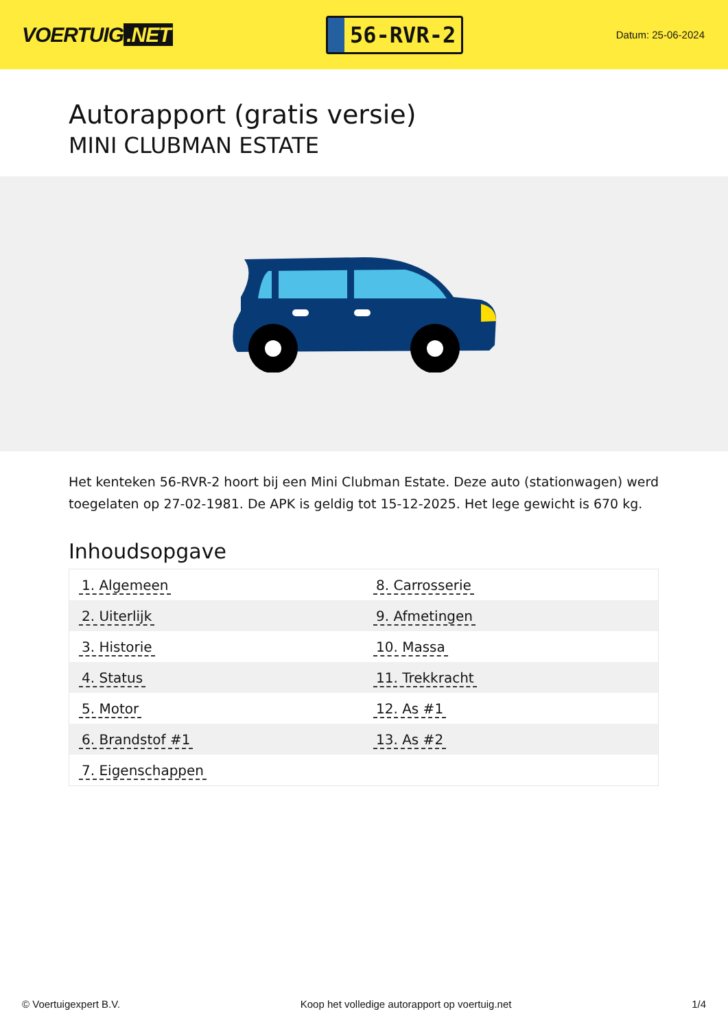VOERTUIG.NET
56-RVR-2
Datum: 25-06-2024
Autorapport (gratis versie)
MINI CLUBMAN ESTATE
Het kenteken 56-RVR-2 hoort bij een Mini Clubman Estate. Deze auto (stationwagen) werd toegelaten op 27-02-1981. De APK is geldig tot 15-12-2025. Het lege gewicht is 670 kg.
Inhoudsopgave
| 1. Algemeen | 8. Carrosserie |
| 2. Uiterlijk | 9. Afmetingen |
| 3. Historie | 10. Massa |
| 4. Status | 11. Trekkracht |
| 5. Motor | 12. As #1 |
| 6. Brandstof #1 | 13. As #2 |
| 7. Eigenschappen | |
© Voertuigexpert B.V. Koop het volledige autorapport op voertuig.net
1/4